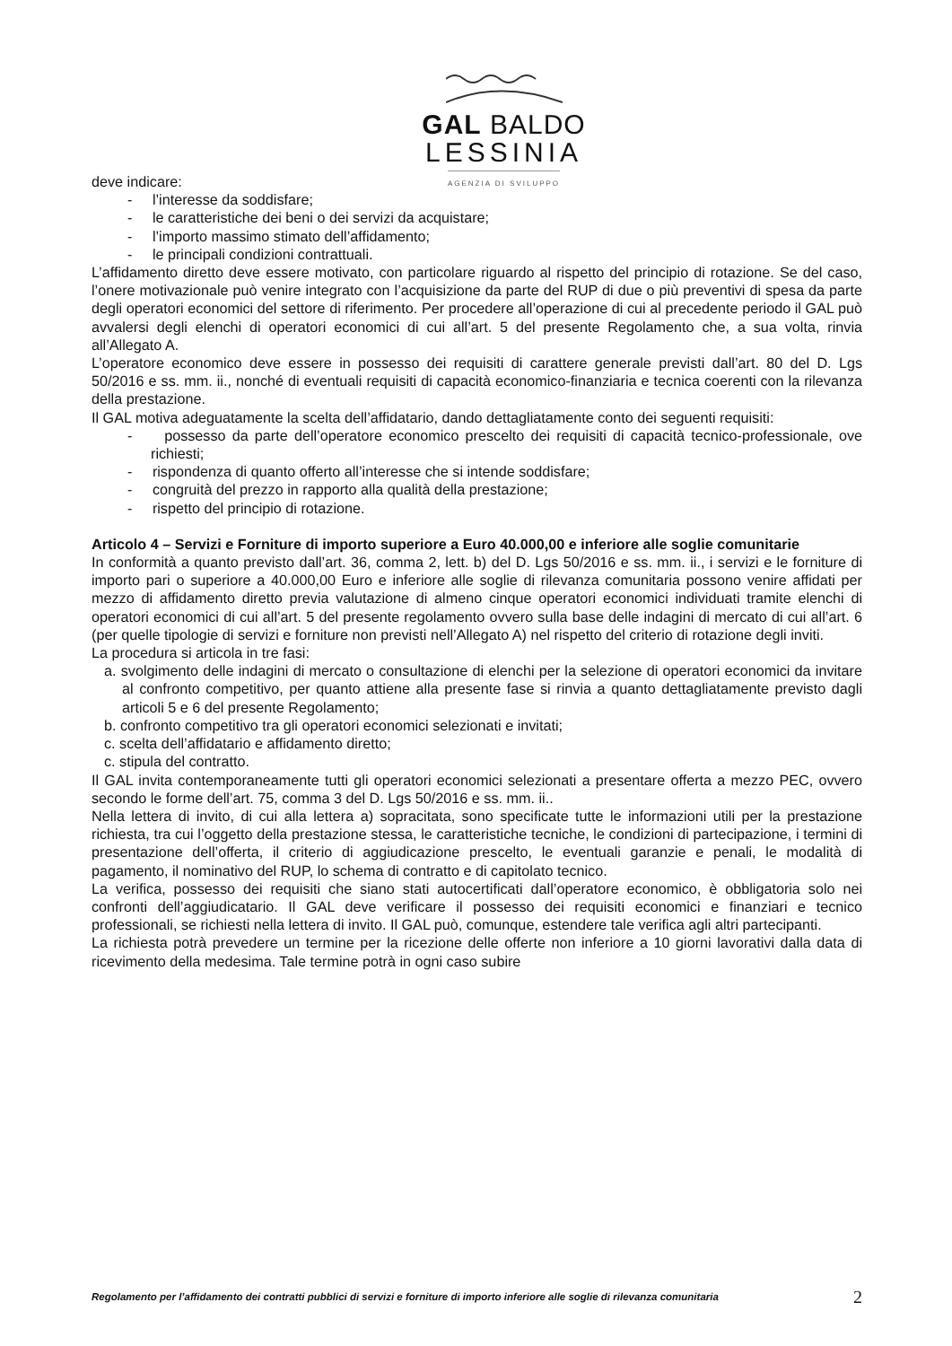GAL BALDO
LESSINIA
AGENZIA DI SVILUPPO
deve indicare:
- l’interesse da soddisfare;
- le caratteristiche dei beni o dei servizi da acquistare;
- l’importo massimo stimato dell’affidamento;
- le principali condizioni contrattuali.
L’affidamento diretto deve essere motivato, con particolare riguardo al rispetto del principio di rotazione. Se del caso, l’onere motivazionale può venire integrato con l’acquisizione da parte del RUP di due o più preventivi di spesa da parte degli operatori economici del settore di riferimento. Per procedere all’operazione di cui al precedente periodo il GAL può avvalersi degli elenchi di operatori economici di cui all’art. 5 del presente Regolamento che, a sua volta, rinvia all’Allegato A.
L’operatore economico deve essere in possesso dei requisiti di carattere generale previsti dall’art. 80 del D. Lgs 50/2016 e ss. mm. ii., nonché di eventuali requisiti di capacità economico-finanziaria e tecnica coerenti con la rilevanza della prestazione.
Il GAL motiva adeguatamente la scelta dell’affidatario, dando dettagliatamente conto dei seguenti requisiti:
- possesso da parte dell’operatore economico prescelto dei requisiti di capacità tecnico-professionale, ove richiesti;
- rispondenza di quanto offerto all’interesse che si intende soddisfare;
- congruità del prezzo in rapporto alla qualità della prestazione;
- rispetto del principio di rotazione.
Articolo 4 – Servizi e Forniture di importo superiore a Euro 40.000,00 e inferiore alle soglie comunitarie
In conformità a quanto previsto dall’art. 36, comma 2, lett. b) del D. Lgs 50/2016 e ss. mm. ii., i servizi e le forniture di importo pari o superiore a 40.000,00 Euro e inferiore alle soglie di rilevanza comunitaria possono venire affidati per mezzo di affidamento diretto previa valutazione di almeno cinque operatori economici individuati tramite elenchi di operatori economici di cui all’art. 5 del presente regolamento ovvero sulla base delle indagini di mercato di cui all’art. 6 (per quelle tipologie di servizi e forniture non previsti nell’Allegato A) nel rispetto del criterio di rotazione degli inviti.
La procedura si articola in tre fasi:
a. svolgimento delle indagini di mercato o consultazione di elenchi per la selezione di operatori economici da invitare al confronto competitivo, per quanto attiene alla presente fase si rinvia a quanto dettagliatamente previsto dagli articoli 5 e 6 del presente Regolamento;
b. confronto competitivo tra gli operatori economici selezionati e invitati;
c. scelta dell’affidatario e affidamento diretto;
c. stipula del contratto.
Il GAL invita contemporaneamente tutti gli operatori economici selezionati a presentare offerta a mezzo PEC, ovvero secondo le forme dell’art. 75, comma 3 del D. Lgs 50/2016 e ss. mm. ii..
Nella lettera di invito, di cui alla lettera a) sopracitata, sono specificate tutte le informazioni utili per la prestazione richiesta, tra cui l’oggetto della prestazione stessa, le caratteristiche tecniche, le condizioni di partecipazione, i termini di presentazione dell’offerta, il criterio di aggiudicazione prescelto, le eventuali garanzie e penali, le modalità di pagamento, il nominativo del RUP, lo schema di contratto e di capitolato tecnico.
La verifica, possesso dei requisiti che siano stati autocertificati dall’operatore economico, è obbligatoria solo nei confronti dell’aggiudicatario. Il GAL deve verificare il possesso dei requisiti economici e finanziari e tecnico professionali, se richiesti nella lettera di invito. Il GAL può, comunque, estendere tale verifica agli altri partecipanti.
La richiesta potrà prevedere un termine per la ricezione delle offerte non inferiore a 10 giorni lavorativi dalla data di ricevimento della medesima. Tale termine potrà in ogni caso subire
Regolamento per l’affidamento dei contratti pubblici di servizi e forniture di importo inferiore alle soglie di rilevanza comunitaria 2